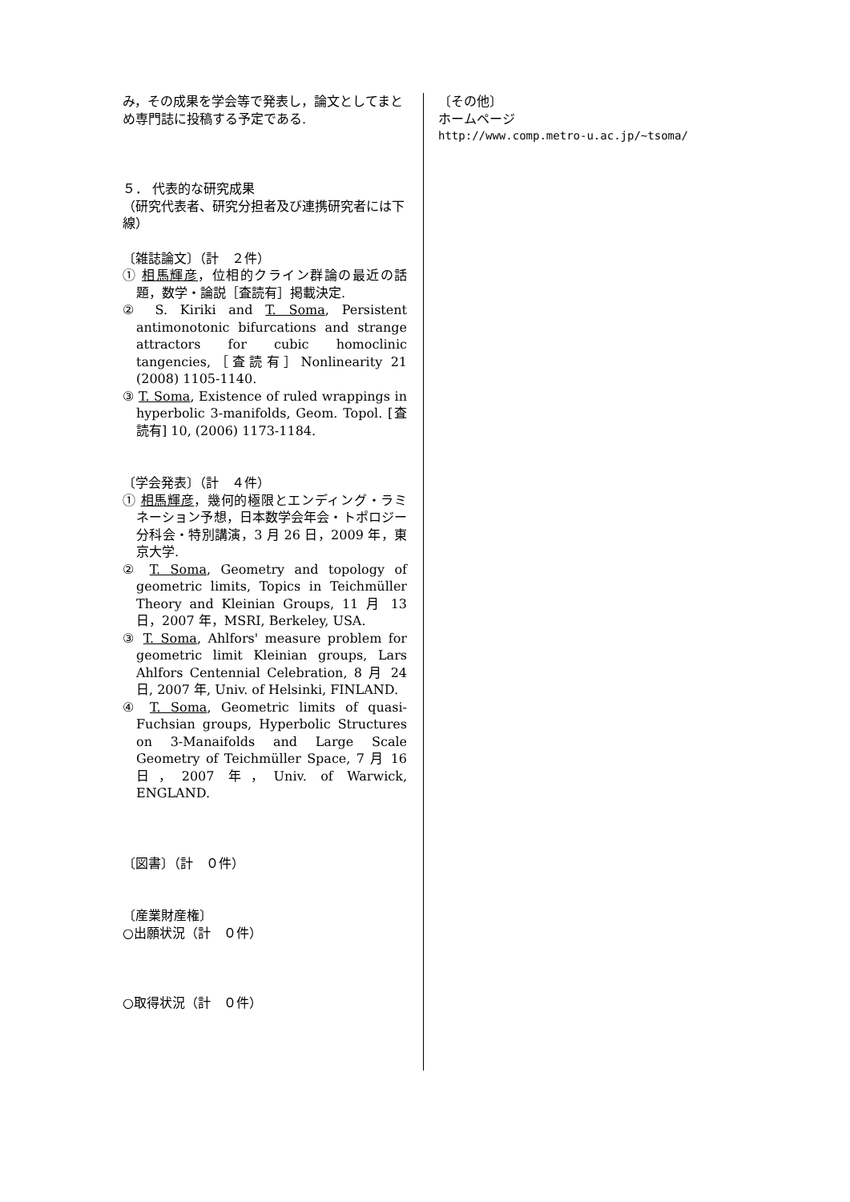み，その成果を学会等で発表し，論文としてまとめ専門誌に投稿する予定である.
５． 代表的な研究成果
（研究代表者、研究分担者及び連携研究者には下線）
〔雑誌論文〕（計　２件）
① 相馬輝彦，位相的クライン群論の最近の話題，数学・論説［査読有］掲載決定.
② S. Kiriki and T. Soma, Persistent antimonotonic bifurcations and strange attractors for cubic homoclinic tangencies,［査読有］Nonlinearity 21 (2008) 1105-1140.
③ T. Soma, Existence of ruled wrappings in hyperbolic 3-manifolds, Geom. Topol. [査読有] 10, (2006) 1173-1184.
〔学会発表〕（計　４件）
① 相馬輝彦，幾何的極限とエンディング・ラミネーション予想，日本数学会年会・トポロジー分科会・特別講演，3 月 26 日，2009 年，東京大学.
② T. Soma, Geometry and topology of geometric limits, Topics in Teichmüller Theory and Kleinian Groups, 11 月 13 日，2007 年，MSRI, Berkeley, USA.
③ T. Soma, Ahlfors' measure problem for geometric limit Kleinian groups, Lars Ahlfors Centennial Celebration, 8 月 24 日, 2007 年, Univ. of Helsinki, FINLAND.
④ T. Soma, Geometric limits of quasi-Fuchsian groups, Hyperbolic Structures on 3-Manaifolds and Large Scale Geometry of Teichmüller Space, 7 月 16 日，2007 年，Univ. of Warwick, ENGLAND.
〔図書〕（計　０件）
〔産業財産権〕
○出願状況（計　０件）
○取得状況（計　０件）
〔その他〕
ホームページ
http://www.comp.metro-u.ac.jp/~tsoma/